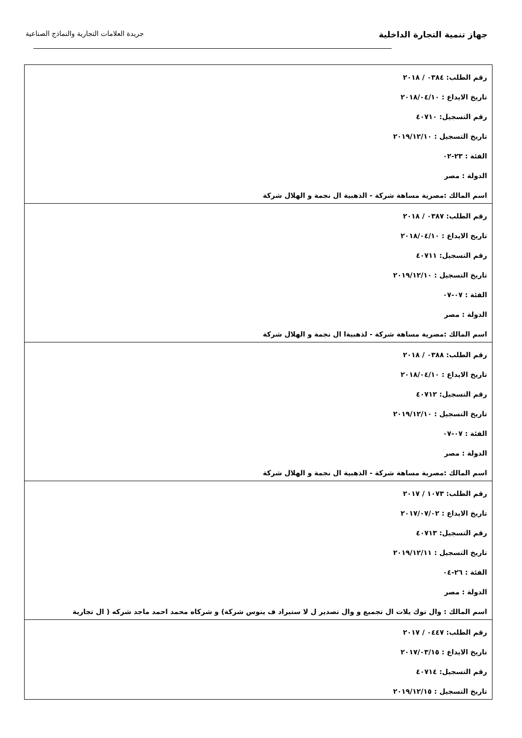جهاز تنمية التجارة الداخلية
جريدة العلامات التجارية والنماذج الصناعية
| رقم الطلب: ٠٣٨٤ / ٢٠١٨ تاريخ الايداع : ٢٠١٨/٠٤/١٠ رقم التسجيل: ٤٠٧١٠ تاريخ التسجيل : ٢٠١٩/١٢/١٠ الفئة : ٢٣-٠٢ الدولة : مصر اسم المالك :مصرية مساهة شركة - الذهبية ال نجمة و الهلال شركة |
| رقم الطلب: ٠٣٨٧ / ٢٠١٨ تاريخ الايداع : ٢٠١٨/٠٤/١٠ رقم التسجيل: ٤٠٧١١ تاريخ التسجيل : ٢٠١٩/١٢/١٠ الفئة : ٠٧-٠٧ الدولة : مصر اسم المالك :مصرية مساهة شركة - لذهبيةا ال نجمة و الهلال شركة |
| رقم الطلب: ٠٣٨٨ / ٢٠١٨ تاريخ الايداع : ٢٠١٨/٠٤/١٠ رقم التسجيل: ٤٠٧١٢ تاريخ التسجيل : ٢٠١٩/١٢/١٠ الفئة : ٠٧-٠٧ الدولة : مصر اسم المالك :مصرية مساهة شركة - الذهبية ال نجمة و الهلال شركة |
| رقم الطلب: ١٠٧٣ / ٢٠١٧ تاريخ الايداع : ٢٠١٧/٠٧/٠٢ رقم التسجيل: ٤٠٧١٣ تاريخ التسجيل : ٢٠١٩/١٢/١١ الفئة : ٢٦-٠٤ الدولة : مصر اسم المالك : وال توك يلات ال تجميع و وال تصدير ل لا ستيراد ف ينوس شركة) و شركاه محمد احمد ماجد شركه ( ال تجارية |
| رقم الطلب: ٠٤٤٧ / ٢٠١٧ تاريخ الايداع : ٢٠١٧/٠٣/١٥ رقم التسجيل: ٤٠٧١٤ تاريخ التسجيل : ٢٠١٩/١٢/١٥ |